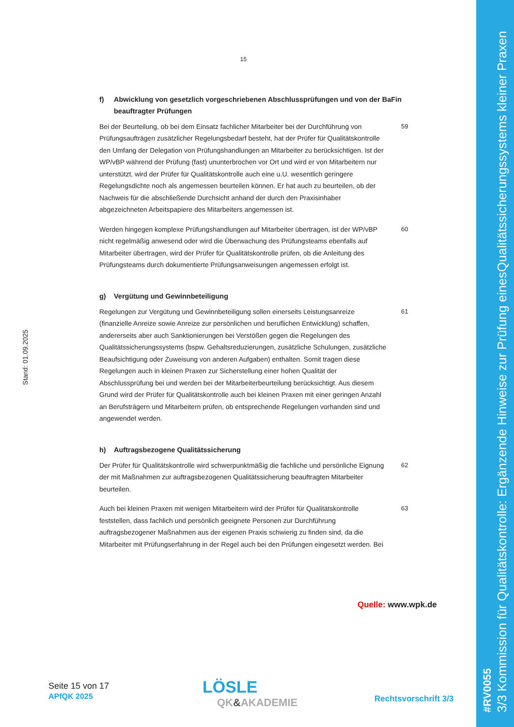#RV0055
3/3 Kommission für Qualitätskontrolle: Ergänzende Hinweise zur Prüfung einesQualitätssicherungssystems kleiner Praxen
Stand: 01.09.2025
15
f) Abwicklung von gesetzlich vorgeschriebenen Abschlussprüfungen und von der BaFin beauftragter Prüfungen
Bei der Beurteilung, ob bei dem Einsatz fachlicher Mitarbeiter bei der Durchführung von Prüfungsaufträgen zusätzlicher Regelungsbedarf besteht, hat der Prüfer für Qualitätskontrolle den Umfang der Delegation von Prüfungshandlungen an Mitarbeiter zu berücksichtigen. Ist der WP/vBP während der Prüfung (fast) ununterbrochen vor Ort und wird er von Mitarbeitern nur unterstützt, wird der Prüfer für Qualitätskontrolle auch eine u.U. wesentlich geringere Regelungsdichte noch als angemessen beurteilen können. Er hat auch zu beurteilen, ob der Nachweis für die abschließende Durchsicht anhand der durch den Praxisinhaber abgezeichneten Arbeitspapiere des Mitarbeiters angemessen ist.
59
Werden hingegen komplexe Prüfungshandlungen auf Mitarbeiter übertragen, ist der WP/vBP nicht regelmäßig anwesend oder wird die Überwachung des Prüfungsteams ebenfalls auf Mitarbeiter übertragen, wird der Prüfer für Qualitätskontrolle prüfen, ob die Anleitung des Prüfungsteams durch dokumentierte Prüfungsanweisungen angemessen erfolgt ist.
60
g) Vergütung und Gewinnbeteiligung
Regelungen zur Vergütung und Gewinnbeteiligung sollen einerseits Leistungsanreize (finanzielle Anreize sowie Anreize zur persönlichen und beruflichen Entwicklung) schaffen, andererseits aber auch Sanktionierungen bei Verstößen gegen die Regelungen des Qualitätssicherungssystems (bspw. Gehaltsreduzierungen, zusätzliche Schulungen, zusätzliche Beaufsichtigung oder Zuweisung von anderen Aufgaben) enthalten. Somit tragen diese Regelungen auch in kleinen Praxen zur Sicherstellung einer hohen Qualität der Abschlussprüfung bei und werden bei der Mitarbeiterbeurteilung berücksichtigt. Aus diesem Grund wird der Prüfer für Qualitätskontrolle auch bei kleinen Praxen mit einer geringen Anzahl an Berufsträgern und Mitarbeitern prüfen, ob entsprechende Regelungen vorhanden sind und angewendet werden.
61
h) Auftragsbezogene Qualitätssicherung
Der Prüfer für Qualitätskontrolle wird schwerpunktmäßig die fachliche und persönliche Eignung der mit Maßnahmen zur auftragsbezogenen Qualitätssicherung beauftragten Mitarbeiter beurteilen.
62
Auch bei kleinen Praxen mit wenigen Mitarbeitern wird der Prüfer für Qualitätskontrolle feststellen, dass fachlich und persönlich geeignete Personen zur Durchführung auftragsbezogener Maßnahmen aus der eigenen Praxis schwierig zu finden sind, da die Mitarbeiter mit Prüfungserfahrung in der Regel auch bei den Prüfungen eingesetzt werden. Bei
63
Quelle: www.wpk.de
Seite 15 von 17
APfQK 2025
LÖSLE
QK&AKADEMIE
Rechtsvorschrift 3/3